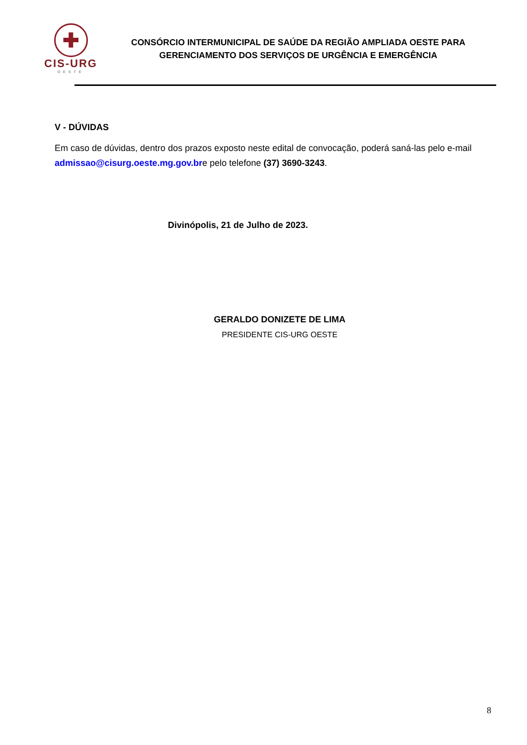✚
CIS-URG
OESTE
CONSÓRCIO INTERMUNICIPAL DE SAÚDE DA REGIÃO AMPLIADA OESTE PARA
GERENCIAMENTO DOS SERVIÇOS DE URGÊNCIA E EMERGÊNCIA
V - DÚVIDAS
Em caso de dúvidas, dentro dos prazos exposto neste edital de convocação, poderá saná-las pelo e-mail admissao@cisurg.oeste.mg.gov.bre pelo telefone (37) 3690-3243.
Divinópolis, 21 de Julho de 2023.
GERALDO DONIZETE DE LIMA
PRESIDENTE CIS-URG OESTE
8